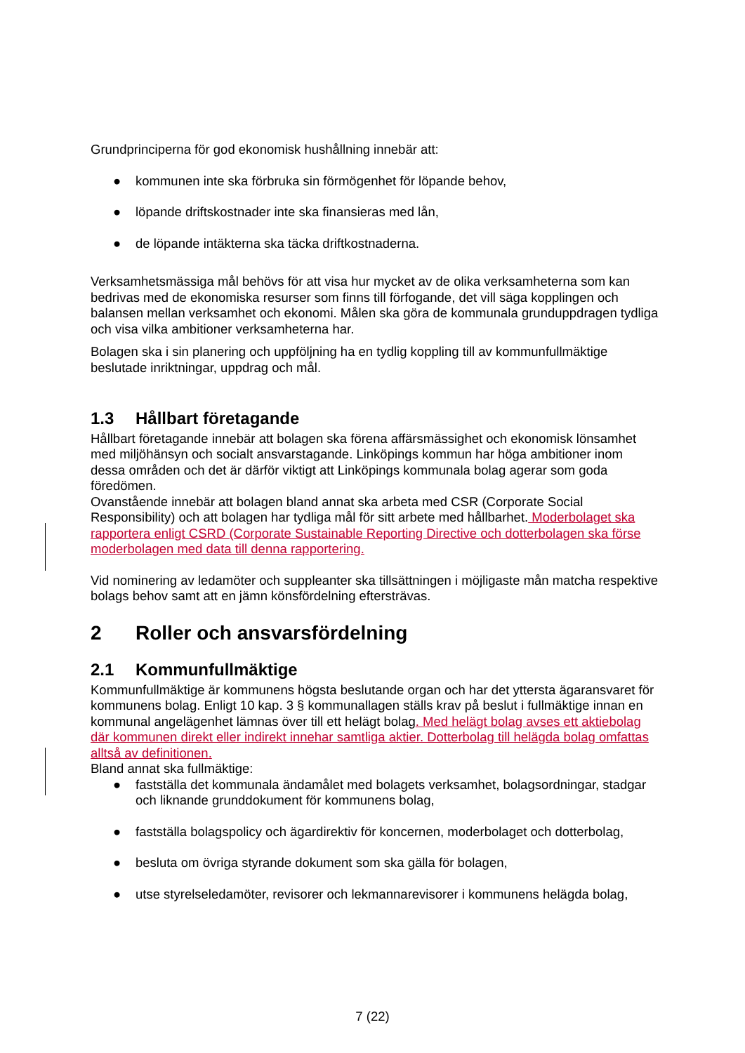Grundprinciperna för god ekonomisk hushållning innebär att:
● kommunen inte ska förbruka sin förmögenhet för löpande behov,
● löpande driftskostnader inte ska finansieras med lån,
● de löpande intäkterna ska täcka driftkostnaderna.
Verksamhetsmässiga mål behövs för att visa hur mycket av de olika verksamheterna som kan bedrivas med de ekonomiska resurser som finns till förfogande, det vill säga kopplingen och balansen mellan verksamhet och ekonomi. Målen ska göra de kommunala grunduppdragen tydliga och visa vilka ambitioner verksamheterna har.
Bolagen ska i sin planering och uppföljning ha en tydlig koppling till av kommunfullmäktige beslutade inriktningar, uppdrag och mål.
1.3 Hållbart företagande
Hållbart företagande innebär att bolagen ska förena affärsmässighet och ekonomisk lönsamhet med miljöhänsyn och socialt ansvarstagande. Linköpings kommun har höga ambitioner inom dessa områden och det är därför viktigt att Linköpings kommunala bolag agerar som goda föredömen.
Ovanstående innebär att bolagen bland annat ska arbeta med CSR (Corporate Social Responsibility) och att bolagen har tydliga mål för sitt arbete med hållbarhet. Moderbolaget ska rapportera enligt CSRD (Corporate Sustainable Reporting Directive och dotterbolagen ska förse moderbolagen med data till denna rapportering.
Vid nominering av ledamöter och suppleanter ska tillsättningen i möjligaste mån matcha respektive bolags behov samt att en jämn könsfördelning eftersträvas.
2 Roller och ansvarsfördelning
2.1 Kommunfullmäktige
Kommunfullmäktige är kommunens högsta beslutande organ och har det yttersta ägaransvaret för kommunens bolag. Enligt 10 kap. 3 § kommunallagen ställs krav på beslut i fullmäktige innan en kommunal angelägenhet lämnas över till ett helägt bolag. Med helägt bolag avses ett aktiebolag där kommunen direkt eller indirekt innehar samtliga aktier. Dotterbolag till helägda bolag omfattas alltså av definitionen.
Bland annat ska fullmäktige:
● fastställa det kommunala ändamålet med bolagets verksamhet, bolagsordningar, stadgar och liknande grunddokument för kommunens bolag,
● fastställa bolagspolicy och ägardirektiv för koncernen, moderbolaget och dotterbolag,
● besluta om övriga styrande dokument som ska gälla för bolagen,
● utse styrelseledamöter, revisorer och lekmannarevisorer i kommunens helägda bolag,
7 (22)